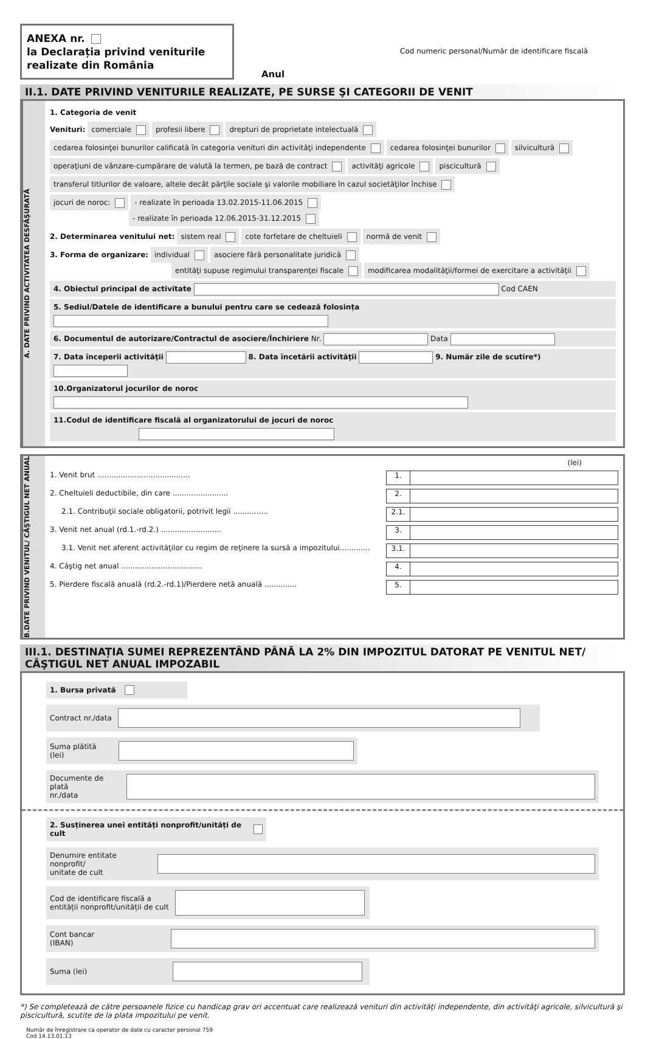ANEXA nr.
la Declarația privind veniturile realizate din România
Anul
Cod numeric personal/Număr de identificare fiscală
II.1. DATE PRIVIND VENITURILE REALIZATE, PE SURSE ŞI CATEGORII DE VENIT
A. DATE PRIVIND ACTIVITATEA DESFĂŞURATĂ
1. Categoria de venit
Venituri: comerciale profesii libere drepturi de proprietate intelectuală
cedarea folosinţei bunurilor calificată în categoria venituri din activităţi independente cedarea folosinţei bunurilor silvicultură
operaţiuni de vânzare-cumpărare de valută la termen, pe bază de contract activităţi agricole piscicultură
transferul titlurilor de valoare, altele decât părţile sociale şi valorile mobiliare în cazul societăţilor închise
jocuri de noroc: - realizate în perioada 13.02.2015-11.06.2015
- realizate în perioada 12.06.2015-31.12.2015
2. Determinarea venitului net: sistem real cote forfetare de cheltuieli normă de venit
3. Forma de organizare: individual asociere fără personalitate juridică
entităţi supuse regimului transparenţei fiscale modificarea modalităţii/formei de exercitare a activităţii
4. Obiectul principal de activitate Cod CAEN
5. Sediul/Datele de identificare a bunului pentru care se cedează folosința
6. Documentul de autorizare/Contractul de asociere/Închiriere Nr. Data
7. Data începerii activităţii 8. Data încetării activităţii 9. Număr zile de scutire*)
10.Organizatorul jocurilor de noroc
11.Codul de identificare fiscală al organizatorului de jocuri de noroc
B.DATE PRIVIND VENITUL/ CÂŞTIGUL NET ANUAL
(lei)
1. Venit brut ........................................
1.
2. Cheltuieli deductibile, din care ........................
2.
2.1. Contribuţii sociale obligatorii, potrivit legii ...............
2.1.
3. Venit net anual (rd.1.-rd.2.) ..........................
3.
3.1. Venit net aferent activităţilor cu regim de reţinere la sursă a impozitului.............
3.1.
4. Câştig net anual ...................................
4.
5. Pierdere fiscală anuală (rd.2.-rd.1)/Pierdere netă anuală ..............
5.
III.1. DESTINAȚIA SUMEI REPREZENTÂND PÂNĂ LA 2% DIN IMPOZITUL DATORAT PE VENITUL NET/ CÂŞTIGUL NET ANUAL IMPOZABIL
1. Bursa privată
Contract nr./data
Suma plătită (lei)
Documente de plată
nr./data
2. Susținerea unei entități nonprofit/unități de cult
Denumire entitate nonprofit/
unitate de cult
Cod de identificare fiscală a
entității nonprofit/unității de cult
Cont bancar (IBAN)
Suma (lei)
*) Se completează de către persoanele fizice cu handicap grav ori accentuat care realizează venituri din activităţi independente, din activităţi agricole, silvicultură şi piscicultură, scutite de la plata impozitului pe venit.
Număr de înregistrare ca operator de date cu caracter personal 759
Cod 14.13.01.13